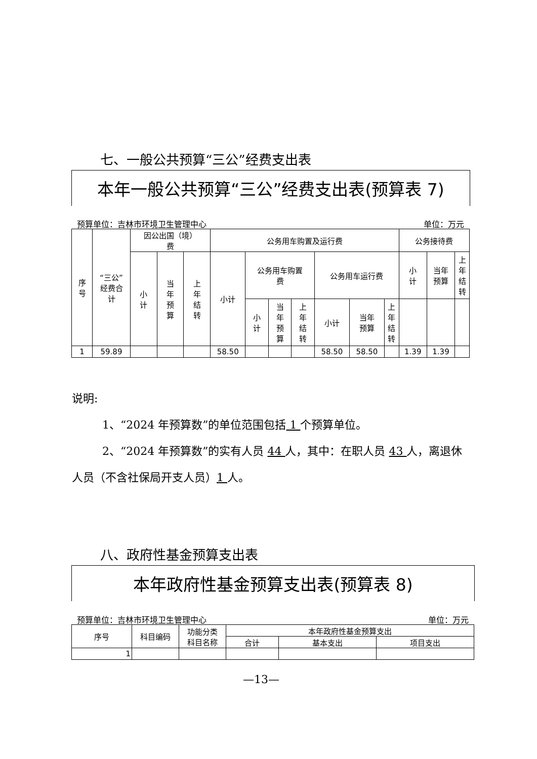七、一般公共预算“三公”经费支出表
本年一般公共预算“三公”经费支出表(预算表 7)
预算单位：吉林市环境卫生管理中心 单位：万元
| 序 号 | “三公” 经费合 计 | 因公出国（境） 费 | | | 公务用车购置及运行费 | | | | | | | 公务接待费 | | |
| --- | --- | --- | --- | --- | --- | --- | --- | --- | --- | --- | --- | --- | --- | --- |
| | | 小 计 | 当 年 预 算 | 上 年 结 转 | 小计 | 公务用车购置 费 | | | 公务用车运行费 | | | 小 计 | 当年 预算 | 上 年 结 转 |
| | | | | | | 小 计 | 当 年 预 算 | 上 年 结 转 | 小计 | 当年 预算 | 上 年 结 转 | | | |
| 1 | 59.89 | | | | 58.50 | | | | 58.50 | 58.50 | | 1.39 | 1.39 | |
说明:
1、“2024 年预算数”的单位范围包括 1 个预算单位。
2、“2024 年预算数”的实有人员 44 人，其中：在职人员 43 人，离退休人员（不含社保局开支人员）1 人。
八、政府性基金预算支出表
本年政府性基金预算支出表(预算表 8)
预算单位：吉林市环境卫生管理中心 单位：万元
| 序号 | 科目编码 | 功能分类 科目名称 | 本年政府性基金预算支出 | | |
| --- | --- | --- | --- | --- | --- |
| | | | 合计 | 基本支出 | 项目支出 |
| 1 | | | | | |
—13—